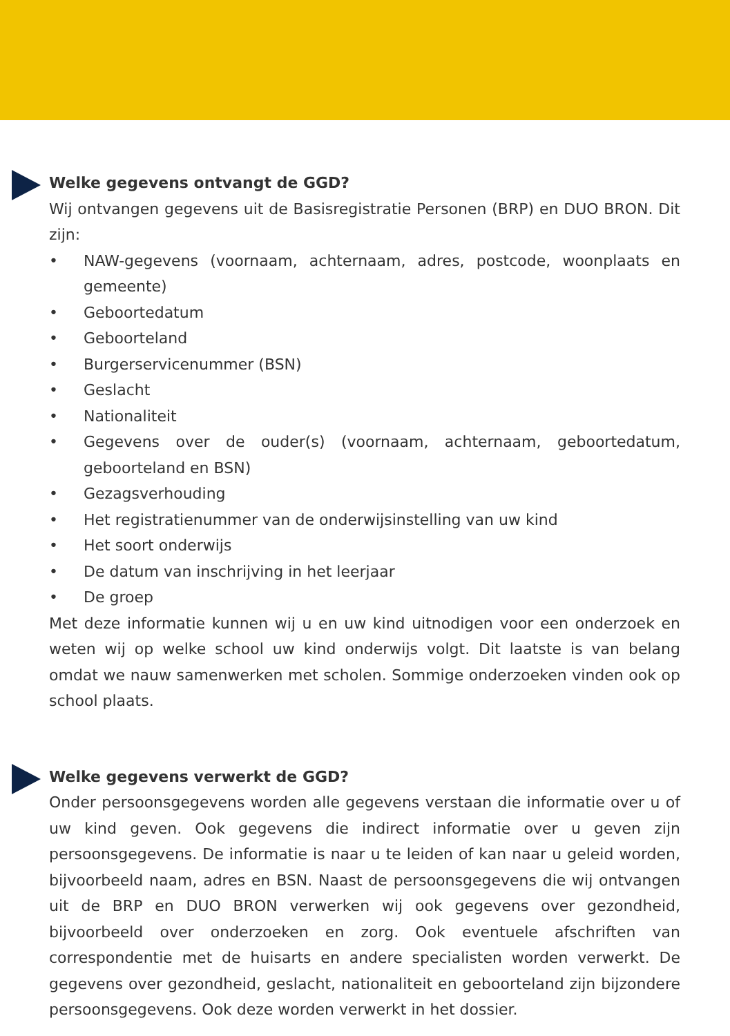Welke gegevens ontvangt de GGD?
Wij ontvangen gegevens uit de Basisregistratie Personen (BRP) en DUO BRON. Dit zijn:
• NAW-gegevens (voornaam, achternaam, adres, postcode, woonplaats en gemeente)
• Geboortedatum
• Geboorteland
• Burgerservicenummer (BSN)
• Geslacht
• Nationaliteit
• Gegevens over de ouder(s) (voornaam, achternaam, geboortedatum, geboorteland en BSN)
• Gezagsverhouding
• Het registratienummer van de onderwijsinstelling van uw kind
• Het soort onderwijs
• De datum van inschrijving in het leerjaar
• De groep
Met deze informatie kunnen wij u en uw kind uitnodigen voor een onderzoek en weten wij op welke school uw kind onderwijs volgt. Dit laatste is van belang omdat we nauw samenwerken met scholen. Sommige onderzoeken vinden ook op school plaats.
Welke gegevens verwerkt de GGD?
Onder persoonsgegevens worden alle gegevens verstaan die informatie over u of uw kind geven. Ook gegevens die indirect informatie over u geven zijn persoonsgegevens. De informatie is naar u te leiden of kan naar u geleid worden, bijvoorbeeld naam, adres en BSN. Naast de persoonsgegevens die wij ontvangen uit de BRP en DUO BRON verwerken wij ook gegevens over gezondheid, bijvoorbeeld over onderzoeken en zorg. Ook eventuele afschriften van correspondentie met de huisarts en andere specialisten worden verwerkt. De gegevens over gezondheid, geslacht, nationaliteit en geboorteland zijn bijzondere persoonsgegevens. Ook deze worden verwerkt in het dossier.